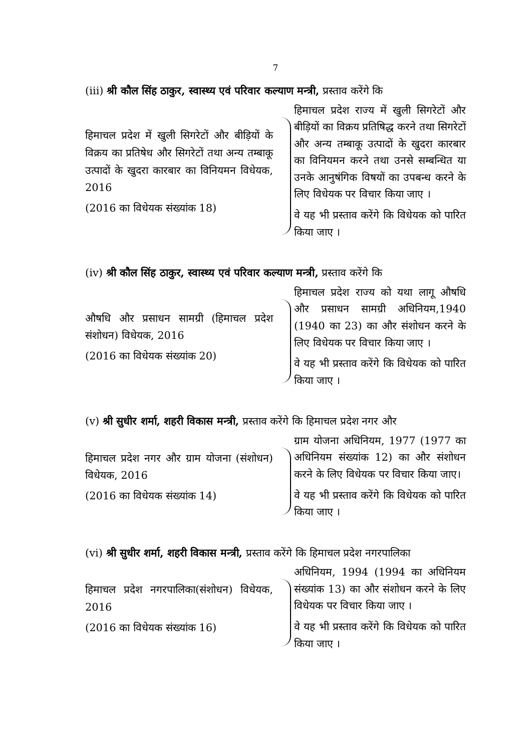7
(iii) श्री कौल सिंह ठाकुर, स्वास्थ्य एवं परिवार कल्याण मन्त्री, प्रस्ताव करेंगे कि
हिमाचल प्रदेश में खुली सिगरेटों और बीड़ियों के विक्रय का प्रतिषेध और सिगरेटों तथा अन्य तम्बाकू उत्पादों के खुदरा कारबार का विनियमन विधेयक, 2016
(2016 का विधेयक संख्यांक 18)
हिमाचल प्रदेश राज्य में खुली सिगरेटों और बीड़ियों का विक्रय प्रतिषिद्ध करने तथा सिगरेटों और अन्य तम्बाकू उत्पादों के खुदरा कारबार का विनियमन करने तथा उनसे सम्बन्धित या उनके आनुषंगिक विषयों का उपबन्ध करने के लिए विधेयक पर विचार किया जाए ।
वे यह भी प्रस्ताव करेंगे कि विधेयक को पारित किया जाए ।
(iv) श्री कौल सिंह ठाकुर, स्वास्थ्य एवं परिवार कल्याण मन्त्री, प्रस्ताव करेंगे कि
औषधि और प्रसाधन सामग्री (हिमाचल प्रदेश संशोधन) विधेयक, 2016
(2016 का विधेयक संख्यांक 20)
हिमाचल प्रदेश राज्य को यथा लागू औषधि और प्रसाधन सामग्री अधिनियम,1940 (1940 का 23) का और संशोधन करने के लिए विधेयक पर विचार किया जाए ।
वे यह भी प्रस्ताव करेंगे कि विधेयक को पारित किया जाए ।
(v) श्री सुधीर शर्मा, शहरी विकास मन्त्री, प्रस्ताव करेंगे कि हिमाचल प्रदेश नगर और
हिमाचल प्रदेश नगर और ग्राम योजना (संशोधन) विधेयक, 2016
(2016 का विधेयक संख्यांक 14)
ग्राम योजना अधिनियम, 1977 (1977 का अधिनियम संख्यांक 12) का और संशोधन करने के लिए विधेयक पर विचार किया जाए।
वे यह भी प्रस्ताव करेंगे कि विधेयक को पारित किया जाए ।
(vi) श्री सुधीर शर्मा, शहरी विकास मन्त्री, प्रस्ताव करेंगे कि हिमाचल प्रदेश नगरपालिका
हिमाचल प्रदेश नगरपालिका(संशोधन) विधेयक, 2016
(2016 का विधेयक संख्यांक 16)
अधिनियम, 1994 (1994 का अधिनियम संख्यांक 13) का और संशोधन करने के लिए विधेयक पर विचार किया जाए ।
वे यह भी प्रस्ताव करेंगे कि विधेयक को पारित किया जाए ।